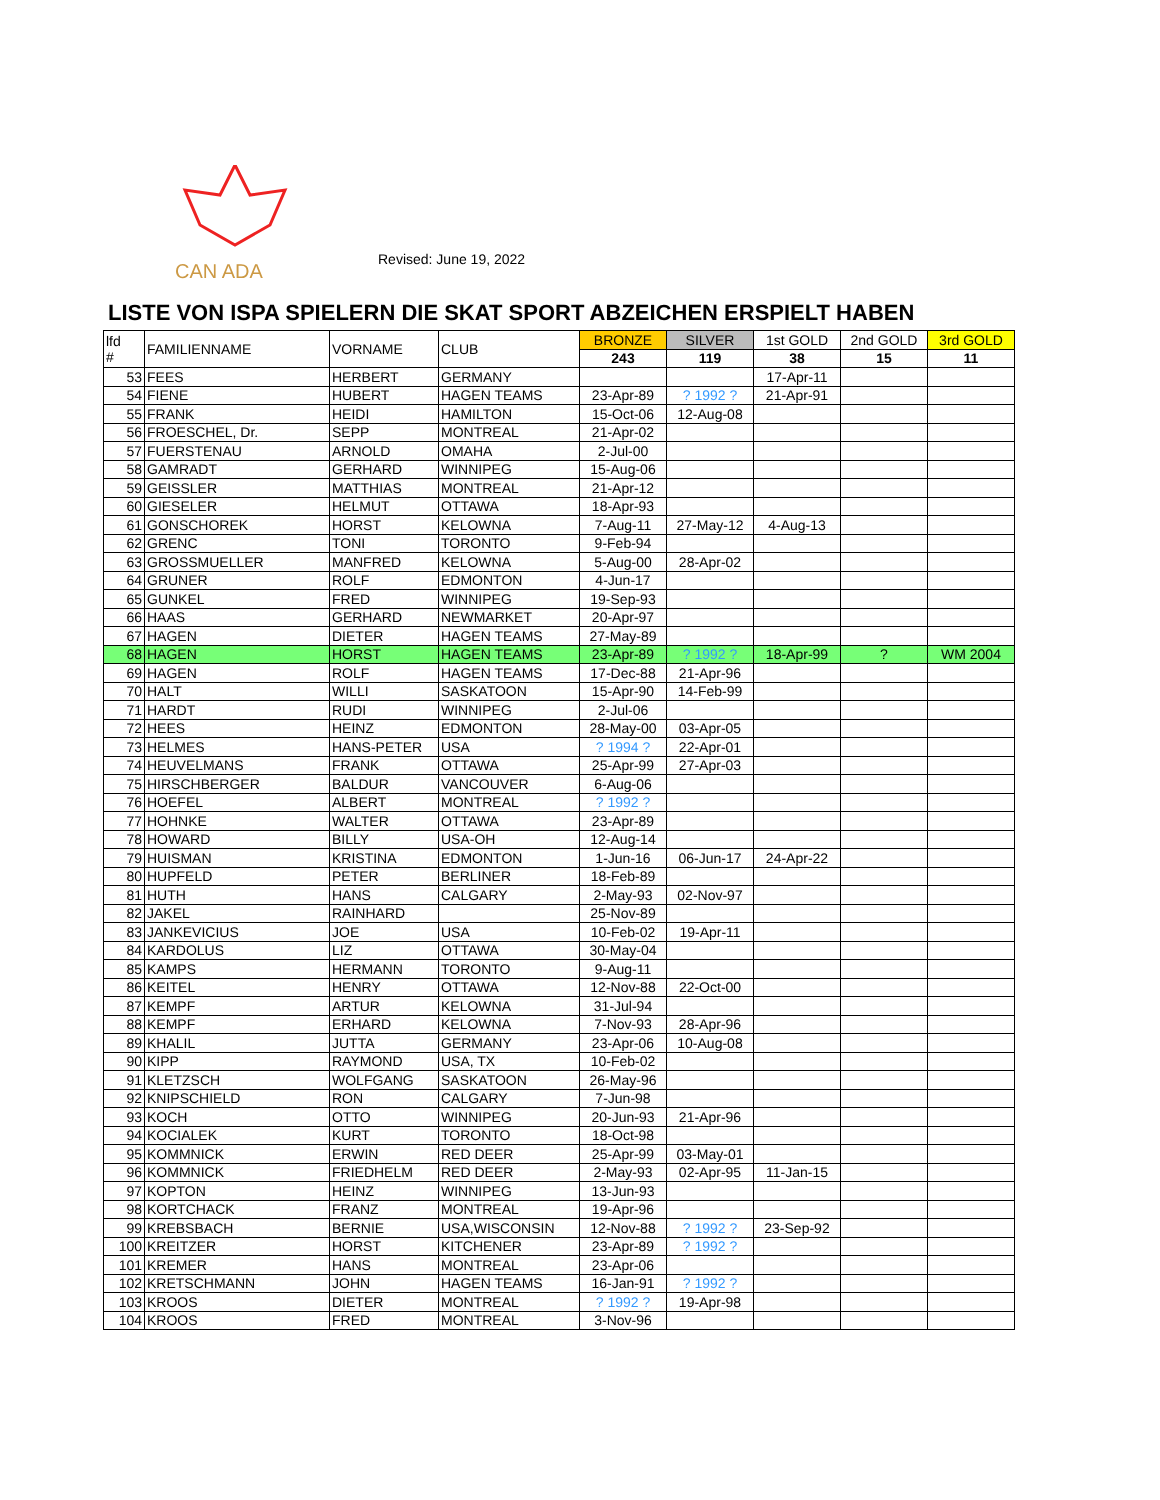CAN ADA
Revised: June 19, 2022
LISTE VON ISPA SPIELERN DIE SKAT SPORT ABZEICHEN ERSPIELT HABEN
| lfd # | FAMILIENNAME | VORNAME | CLUB | BRONZE | SILVER | 1st GOLD | 2nd GOLD | 3rd GOLD |
| --- | --- | --- | --- | --- | --- | --- | --- | --- |
| | | | | 243 | 119 | 38 | 15 | 11 |
| 53 | FEES | HERBERT | GERMANY | | | 17-Apr-11 | | |
| 54 | FIENE | HUBERT | HAGEN TEAMS | 23-Apr-89 | ? 1992 ? | 21-Apr-91 | | |
| 55 | FRANK | HEIDI | HAMILTON | 15-Oct-06 | 12-Aug-08 | | | |
| 56 | FROESCHEL, Dr. | SEPP | MONTREAL | 21-Apr-02 | | | | |
| 57 | FUERSTENAU | ARNOLD | OMAHA | 2-Jul-00 | | | | |
| 58 | GAMRADT | GERHARD | WINNIPEG | 15-Aug-06 | | | | |
| 59 | GEISSLER | MATTHIAS | MONTREAL | 21-Apr-12 | | | | |
| 60 | GIESELER | HELMUT | OTTAWA | 18-Apr-93 | | | | |
| 61 | GONSCHOREK | HORST | KELOWNA | 7-Aug-11 | 27-May-12 | 4-Aug-13 | | |
| 62 | GRENC | TONI | TORONTO | 9-Feb-94 | | | | |
| 63 | GROSSMUELLER | MANFRED | KELOWNA | 5-Aug-00 | 28-Apr-02 | | | |
| 64 | GRUNER | ROLF | EDMONTON | 4-Jun-17 | | | | |
| 65 | GUNKEL | FRED | WINNIPEG | 19-Sep-93 | | | | |
| 66 | HAAS | GERHARD | NEWMARKET | 20-Apr-97 | | | | |
| 67 | HAGEN | DIETER | HAGEN TEAMS | 27-May-89 | | | | |
| 68 | HAGEN | HORST | HAGEN TEAMS | 23-Apr-89 | ? 1992 ? | 18-Apr-99 | ? | WM 2004 |
| 69 | HAGEN | ROLF | HAGEN TEAMS | 17-Dec-88 | 21-Apr-96 | | | |
| 70 | HALT | WILLI | SASKATOON | 15-Apr-90 | 14-Feb-99 | | | |
| 71 | HARDT | RUDI | WINNIPEG | 2-Jul-06 | | | | |
| 72 | HEES | HEINZ | EDMONTON | 28-May-00 | 03-Apr-05 | | | |
| 73 | HELMES | HANS-PETER | USA | ? 1994 ? | 22-Apr-01 | | | |
| 74 | HEUVELMANS | FRANK | OTTAWA | 25-Apr-99 | 27-Apr-03 | | | |
| 75 | HIRSCHBERGER | BALDUR | VANCOUVER | 6-Aug-06 | | | | |
| 76 | HOEFEL | ALBERT | MONTREAL | ? 1992 ? | | | | |
| 77 | HOHNKE | WALTER | OTTAWA | 23-Apr-89 | | | | |
| 78 | HOWARD | BILLY | USA-OH | 12-Aug-14 | | | | |
| 79 | HUISMAN | KRISTINA | EDMONTON | 1-Jun-16 | 06-Jun-17 | 24-Apr-22 | | |
| 80 | HUPFELD | PETER | BERLINER | 18-Feb-89 | | | | |
| 81 | HUTH | HANS | CALGARY | 2-May-93 | 02-Nov-97 | | | |
| 82 | JAKEL | RAINHARD | | 25-Nov-89 | | | | |
| 83 | JANKEVICIUS | JOE | USA | 10-Feb-02 | 19-Apr-11 | | | |
| 84 | KARDOLUS | LIZ | OTTAWA | 30-May-04 | | | | |
| 85 | KAMPS | HERMANN | TORONTO | 9-Aug-11 | | | | |
| 86 | KEITEL | HENRY | OTTAWA | 12-Nov-88 | 22-Oct-00 | | | |
| 87 | KEMPF | ARTUR | KELOWNA | 31-Jul-94 | | | | |
| 88 | KEMPF | ERHARD | KELOWNA | 7-Nov-93 | 28-Apr-96 | | | |
| 89 | KHALIL | JUTTA | GERMANY | 23-Apr-06 | 10-Aug-08 | | | |
| 90 | KIPP | RAYMOND | USA, TX | 10-Feb-02 | | | | |
| 91 | KLETZSCH | WOLFGANG | SASKATOON | 26-May-96 | | | | |
| 92 | KNIPSCHIELD | RON | CALGARY | 7-Jun-98 | | | | |
| 93 | KOCH | OTTO | WINNIPEG | 20-Jun-93 | 21-Apr-96 | | | |
| 94 | KOCIALEK | KURT | TORONTO | 18-Oct-98 | | | | |
| 95 | KOMMNICK | ERWIN | RED DEER | 25-Apr-99 | 03-May-01 | | | |
| 96 | KOMMNICK | FRIEDHELM | RED DEER | 2-May-93 | 02-Apr-95 | 11-Jan-15 | | |
| 97 | KOPTON | HEINZ | WINNIPEG | 13-Jun-93 | | | | |
| 98 | KORTCHACK | FRANZ | MONTREAL | 19-Apr-96 | | | | |
| 99 | KREBSBACH | BERNIE | USA,WISCONSIN | 12-Nov-88 | ? 1992 ? | 23-Sep-92 | | |
| 100 | KREITZER | HORST | KITCHENER | 23-Apr-89 | ? 1992 ? | | | |
| 101 | KREMER | HANS | MONTREAL | 23-Apr-06 | | | | |
| 102 | KRETSCHMANN | JOHN | HAGEN TEAMS | 16-Jan-91 | ? 1992 ? | | | |
| 103 | KROOS | DIETER | MONTREAL | ? 1992 ? | 19-Apr-98 | | | |
| 104 | KROOS | FRED | MONTREAL | 3-Nov-96 | | | | |